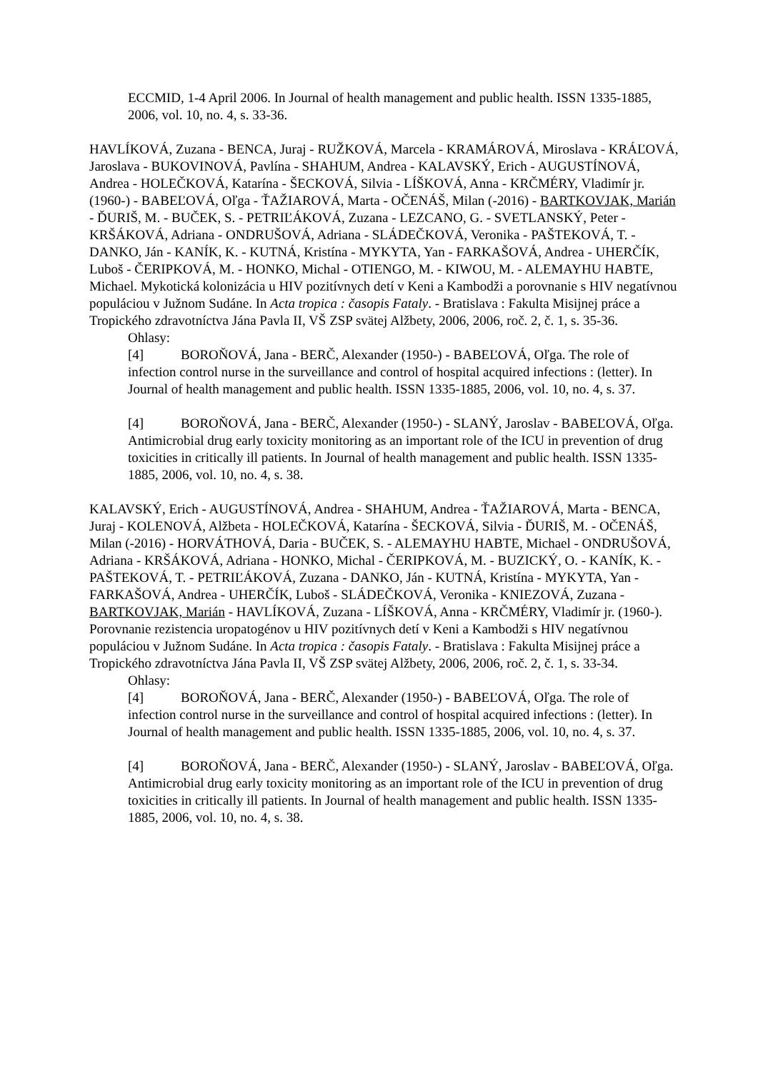ECCMID, 1-4 April 2006. In Journal of health management and public health. ISSN 1335-1885, 2006, vol. 10, no. 4, s. 33-36.
HAVLÍKOVÁ, Zuzana - BENCA, Juraj - RUŽKOVÁ, Marcela - KRAMÁROVÁ, Miroslava - KRÁĽOVÁ, Jaroslava - BUKOVINOVÁ, Pavlína - SHAHUM, Andrea - KALAVSKÝ, Erich - AUGUSTÍNOVÁ, Andrea - HOLEČKOVÁ, Katarína - ŠECKOVÁ, Silvia - LÍŠKOVÁ, Anna - KRČMÉRY, Vladimír jr. (1960-) - BABEĽOVÁ, Oľga - ŤAŽIAROVÁ, Marta - OČENÁŠ, Milan (-2016) - BARTKOVJAK, Marián - ĎURIŠ, M. - BUČEK, S. - PETRIĽÁKOVÁ, Zuzana - LEZCANO, G. - SVETLANSKÝ, Peter - KRŠÁKOVÁ, Adriana - ONDRUŠOVÁ, Adriana - SLÁDEČKOVÁ, Veronika - PAŠTEKOVÁ, T. - DANKO, Ján - KANÍK, K. - KUTNÁ, Kristína - MYKYTA, Yan - FARKAŠOVÁ, Andrea - UHERČÍK, Luboš - ČERIPKOVÁ, M. - HONKO, Michal - OTIENGO, M. - KIWOU, M. - ALEMAYHU HABTE, Michael. Mykotická kolonizácia u HIV pozitívnych detí v Keni a Kambodži a porovnanie s HIV negatívnou populáciou v Južnom Sudáne. In Acta tropica : časopis Fataly. - Bratislava : Fakulta Misijnej práce a Tropického zdravotníctva Jána Pavla II, VŠ ZSP svätej Alžbety, 2006, 2006, roč. 2, č. 1, s. 35-36.
Ohlasy:
[4] BOROŇOVÁ, Jana - BERČ, Alexander (1950-) - BABEĽOVÁ, Oľga. The role of infection control nurse in the surveillance and control of hospital acquired infections : (letter). In Journal of health management and public health. ISSN 1335-1885, 2006, vol. 10, no. 4, s. 37.
[4] BOROŇOVÁ, Jana - BERČ, Alexander (1950-) - SLANÝ, Jaroslav - BABEĽOVÁ, Oľga. Antimicrobial drug early toxicity monitoring as an important role of the ICU in prevention of drug toxicities in critically ill patients. In Journal of health management and public health. ISSN 1335-1885, 2006, vol. 10, no. 4, s. 38.
KALAVSKÝ, Erich - AUGUSTÍNOVÁ, Andrea - SHAHUM, Andrea - ŤAŽIAROVÁ, Marta - BENCA, Juraj - KOLENOVÁ, Alžbeta - HOLEČKOVÁ, Katarína - ŠECKOVÁ, Silvia - ĎURIŠ, M. - OČENÁŠ, Milan (-2016) - HORVÁTHOVÁ, Daria - BUČEK, S. - ALEMAYHU HABTE, Michael - ONDRUŠOVÁ, Adriana - KRŠÁKOVÁ, Adriana - HONKO, Michal - ČERIPKOVÁ, M. - BUZICKÝ, O. - KANÍK, K. - PAŠTEKOVÁ, T. - PETRIĽÁKOVÁ, Zuzana - DANKO, Ján - KUTNÁ, Kristína - MYKYTA, Yan - FARKAŠOVÁ, Andrea - UHERČÍK, Luboš - SLÁDEČKOVÁ, Veronika - KNIEZOVÁ, Zuzana - BARTKOVJAK, Marián - HAVLÍKOVÁ, Zuzana - LÍŠKOVÁ, Anna - KRČMÉRY, Vladimír jr. (1960-). Porovnanie rezistencia uropatogénov u HIV pozitívnych detí v Keni a Kambodži s HIV negatívnou populáciou v Južnom Sudáne. In Acta tropica : časopis Fataly. - Bratislava : Fakulta Misijnej práce a Tropického zdravotníctva Jána Pavla II, VŠ ZSP svätej Alžbety, 2006, 2006, roč. 2, č. 1, s. 33-34.
Ohlasy:
[4] BOROŇOVÁ, Jana - BERČ, Alexander (1950-) - BABEĽOVÁ, Oľga. The role of infection control nurse in the surveillance and control of hospital acquired infections : (letter). In Journal of health management and public health. ISSN 1335-1885, 2006, vol. 10, no. 4, s. 37.
[4] BOROŇOVÁ, Jana - BERČ, Alexander (1950-) - SLANÝ, Jaroslav - BABEĽOVÁ, Oľga. Antimicrobial drug early toxicity monitoring as an important role of the ICU in prevention of drug toxicities in critically ill patients. In Journal of health management and public health. ISSN 1335-1885, 2006, vol. 10, no. 4, s. 38.